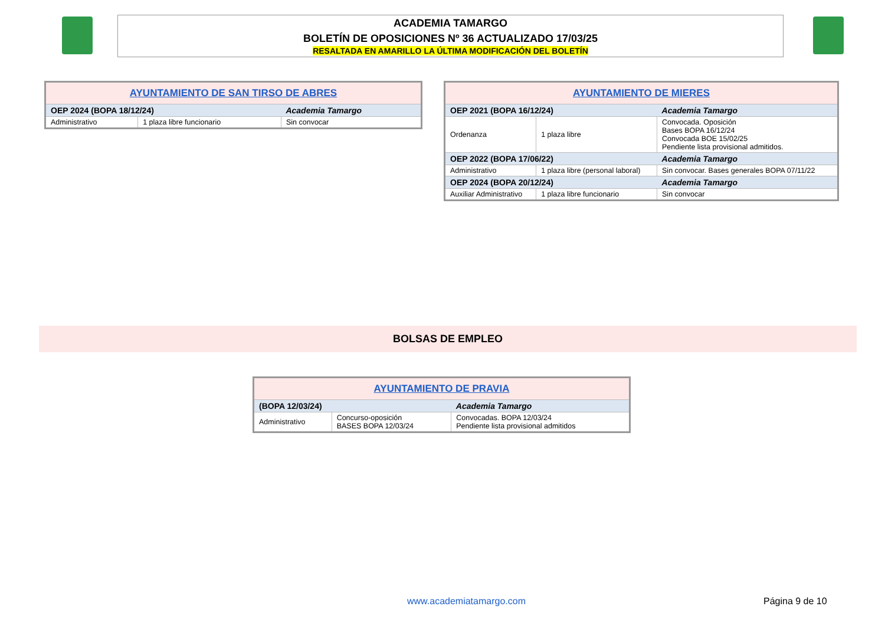ACADEMIA TAMARGO
BOLETÍN DE OPOSICIONES Nº 36 ACTUALIZADO 17/03/25
RESALTADA EN AMARILLO LA ÚLTIMA MODIFICACIÓN DEL BOLETÍN
| AYUNTAMIENTO DE SAN TIRSO DE ABRES | | |
| OEP 2024 (BOPA 18/12/24) | | Academia Tamargo |
| Administrativo | 1 plaza libre funcionario | Sin convocar |
| AYUNTAMIENTO DE MIERES | | |
| OEP 2021 (BOPA 16/12/24) | | Academia Tamargo |
| Ordenanza | 1 plaza libre | Convocada. Oposición Bases BOPA 16/12/24 Convocada BOE 15/02/25 Pendiente lista provisional admitidos. |
| OEP 2022 (BOPA 17/06/22) | | Academia Tamargo |
| Administrativo | 1 plaza libre (personal laboral) | Sin convocar. Bases generales BOPA 07/11/22 |
| OEP 2024 (BOPA 20/12/24) | | Academia Tamargo |
| Auxiliar Administrativo | 1 plaza libre funcionario | Sin convocar |
BOLSAS DE EMPLEO
| AYUNTAMIENTO DE PRAVIA | | |
| (BOPA 12/03/24) | | Academia Tamargo |
| Administrativo | Concurso-oposición BASES BOPA 12/03/24 | Convocadas. BOPA 12/03/24 Pendiente lista provisional admitidos |
www.academiatamargo.com Página 9 de 10